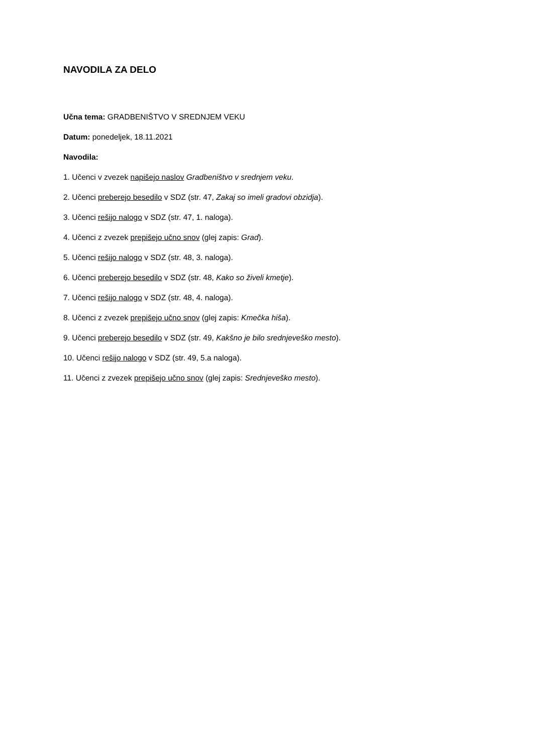NAVODILA ZA DELO
Učna tema: GRADBENIŠTVO V SREDNJEM VEKU
Datum: ponedeljek, 18.11.2021
Navodila:
1. Učenci v zvezek napišejo naslov Gradbeništvo v srednjem veku.
2. Učenci preberejo besedilo v SDZ (str. 47, Zakaj so imeli gradovi obzidja).
3. Učenci rešijo nalogo v SDZ (str. 47, 1. naloga).
4. Učenci z zvezek prepišejo učno snov (glej zapis: Grad).
5. Učenci rešijo nalogo v SDZ (str. 48, 3. naloga).
6. Učenci preberejo besedilo v SDZ (str. 48, Kako so živeli kmetje).
7. Učenci rešijo nalogo v SDZ (str. 48, 4. naloga).
8. Učenci z zvezek prepišejo učno snov (glej zapis: Kmečka hiša).
9. Učenci preberejo besedilo v SDZ (str. 49, Kakšno je bilo srednjeveško mesto).
10. Učenci rešijo nalogo v SDZ (str. 49, 5.a naloga).
11. Učenci z zvezek prepišejo učno snov (glej zapis: Srednjeveško mesto).